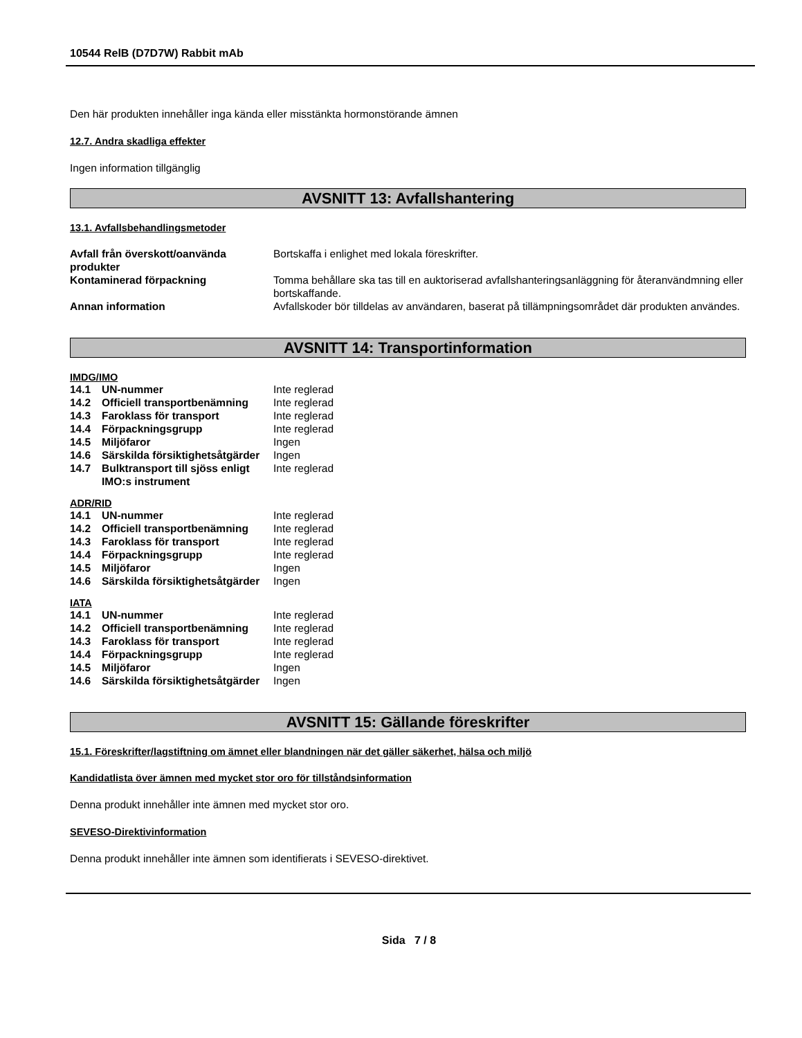10544 RelB (D7D7W) Rabbit mAb
Den här produkten innehåller inga kända eller misstänkta hormonstörande ämnen
12.7. Andra skadliga effekter
Ingen information tillgänglig
AVSNITT 13: Avfallshantering
13.1. Avfallsbehandlingsmetoder
| Avfall från överskott/oanvända produkter | Bortskaffa i enlighet med lokala föreskrifter. |
| Kontaminerad förpackning | Tomma behållare ska tas till en auktoriserad avfallshanteringsanläggning för återanvändmning eller bortskaffande. |
| Annan information | Avfallskoder bör tilldelas av användaren, baserat på tillämpningsområdet där produkten användes. |
AVSNITT 14: Transportinformation
IMDG/IMO
| 14.1 | UN-nummer | Inte reglerad |
| 14.2 | Officiell transportbenämning | Inte reglerad |
| 14.3 | Faroklass för transport | Inte reglerad |
| 14.4 | Förpackningsgrupp | Inte reglerad |
| 14.5 | Miljöfaror | Ingen |
| 14.6 | Särskilda försiktighetsåtgärder | Ingen |
| 14.7 | Bulktransport till sjöss enligt IMO:s instrument | Inte reglerad |
ADR/RID
| 14.1 | UN-nummer | Inte reglerad |
| 14.2 | Officiell transportbenämning | Inte reglerad |
| 14.3 | Faroklass för transport | Inte reglerad |
| 14.4 | Förpackningsgrupp | Inte reglerad |
| 14.5 | Miljöfaror | Ingen |
| 14.6 | Särskilda försiktighetsåtgärder | Ingen |
IATA
| 14.1 | UN-nummer | Inte reglerad |
| 14.2 | Officiell transportbenämning | Inte reglerad |
| 14.3 | Faroklass för transport | Inte reglerad |
| 14.4 | Förpackningsgrupp | Inte reglerad |
| 14.5 | Miljöfaror | Ingen |
| 14.6 | Särskilda försiktighetsåtgärder | Ingen |
AVSNITT 15: Gällande föreskrifter
15.1. Föreskrifter/lagstiftning om ämnet eller blandningen när det gäller säkerhet, hälsa och miljö
Kandidatlista över ämnen med mycket stor oro för tillståndsinformation
Denna produkt innehåller inte ämnen med mycket stor oro.
SEVESO-Direktivinformation
Denna produkt innehåller inte ämnen som identifierats i SEVESO-direktivet.
Sida 7 / 8